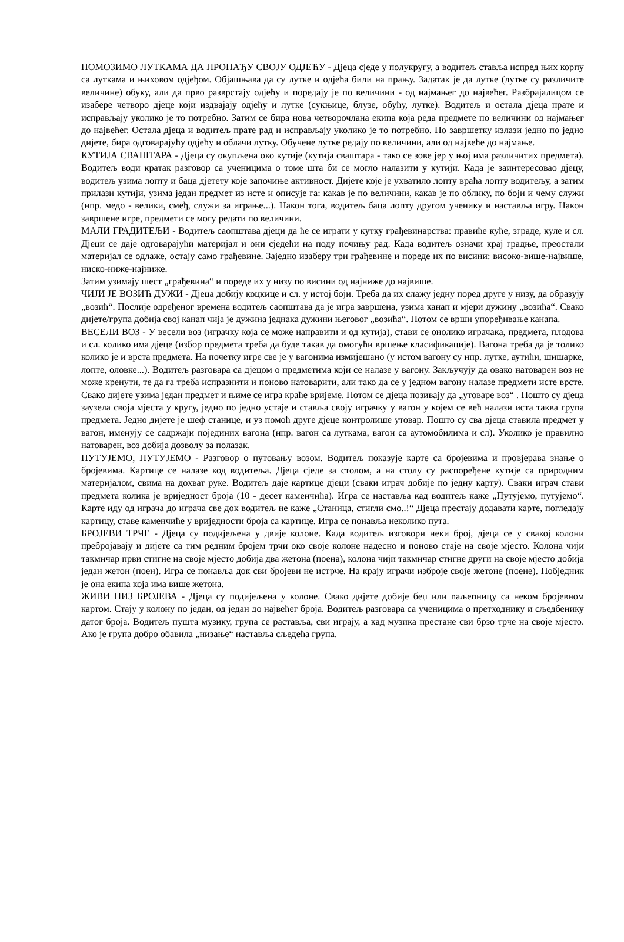ПОМОЗИМО ЛУТКАМА ДА ПРОНАЂУ СВОЈУ ОДЈЕЋУ - Дјеца сједе у полукругу, а водитељ ставља испред њих корпу са луткама и њиховом одјеђом. Објашњава да су лутке и одјећа били на прању. Задатак је да лутке (лутке су различите величине) обуку, али да прво разврстају одјећу и поредају је по величини - од најмањег до највећег. Разбрајалицом се изабере четворо дјеце који издвајају одјећу и лутке (сукњице, блузе, обућу, лутке). Водитељ и остала дјеца прате и исправљају уколико је то потребно. Затим се бира нова четворочлана екипа која реда предмете по величини од најмањег до највећег. Остала дјеца и водитељ прате рад и исправљају уколико је то потребно. По завршетку излази једно по једно дијете, бира одговарајућу одјећу и облачи лутку. Обучене лутке редају по величини, али од највеће до најмање.
КУТИЈА СВАШТАРА - Дјеца су окупљена око кутије (кутија сваштара - тако се зове јер у њој има различитих предмета). Водитељ води кратак разговор са ученицима о томе шта би се могло налазити у кутији. Када је заинтересовао дјецу, водитељ узима лопту и баца дјетету које започиње активност. Дијете које је ухватило лопту враћа лопту водитељу, а затим прилази кутији, узима један предмет из исте и описује га: какав је по величини, какав је по облику, по боји и чему служи (нпр. медо - велики, смеђ, служи за играње...). Након тога, водитељ баца лопту другом ученику и наставља игру. Након завршене игре, предмети се могу редати по величини.
МАЛИ ГРАДИТЕЉИ - Водитељ саопштава дјеци да ће се играти у кутку грађевинарства: правиће куће, зграде, куле и сл. Дјеци се даје одговарајући материјал и они сједећи на поду почињу рад. Када водитељ означи крај градње, преостали материјал се одлаже, остају само грађевине. Заједно изаберу три грађевине и пореде их по висини: високо-више-највише, ниско-ниже-најниже.
Затим узимају шест „грађевина“ и пореде их у низу по висини од најниже до највише.
ЧИЈИ ЈЕ ВОЗИЋ ДУЖИ - Дјеца добију коцкице и сл. у истој боји. Треба да их слажу једну поред друге у низу, да образују „возић“. Послије одређеног времена водитељ саопштава да је игра завршена, узима канап и мјери дужину „возића“. Свако дијете/група добија свој канап чија је дужина једнака дужини његовог „возића“. Потом се врши упоређивање канапа.
ВЕСЕЛИ ВОЗ - У весели воз (играчку која се може направити и од кутија), стави се онолико играчака, предмета, плодова и сл. колико има дјеце (избор предмета треба да буде такав да омогући вршење класификације). Вагона треба да је толико колико је и врста предмета. На почетку игре све је у вагонима измијешано (у истом вагону су нпр. лутке, аутићи, шишарке, лопте, оловке...). Водитељ разговара са дјецом о предметима који се налазе у вагону. Закључују да овако натоварен воз не може кренути, те да га треба испразнити и поново натоварити, али тако да се у једном вагону налазе предмети исте врсте. Свако дијете узима један предмет и њиме се игра краће вријеме. Потом се дјеца позивају да „утоваре воз“ . Пошто су дјеца заузела своја мјеста у кругу, једно по једно устаје и ставља своју играчку у вагон у којем се већ налази иста таква група предмета. Једно дијете је шеф станице, и уз помоћ друге дјеце контролише утовар. Пошто су сва дјеца ставила предмет у вагон, именују се садржаји појединих вагона (нпр. вагон са луткама, вагон са аутомобилима и сл). Уколико је правилно натоварен, воз добија дозволу за полазак.
ПУТУЈЕМО, ПУТУЈЕМО - Разговор о путовању возом. Водитељ показује карте са бројевима и провјерава знање о бројевима. Картице се налазе код водитеља. Дјеца сједе за столом, а на столу су распоређене кутије са природним материјалом, свима на дохват руке. Водитељ даје картице дјеци (сваки играч добије по једну карту). Сваки играч стави предмета колика је вриједност броја (10 - десет каменчића). Игра се наставља кад водитељ каже „Путујемо, путујемо“. Карте иду од играча до играча све док водитељ не каже „Станица, стигли смо..!“ Дјеца престају додавати карте, погледају картицу, ставе каменчиће у вриједности броја са картице. Игра се понавља неколико пута.
БРОЈЕВИ ТРЧЕ - Дјеца су подијељена у двије колоне. Када водитељ изговори неки број, дјеца се у свакој колони пребројавају и дијете са тим редним бројем трчи око своје колоне надесно и поново стаје на своје мјесто. Колона чији такмичар први стигне на своје мјесто добија два жетона (поена), колона чији такмичар стигне други на своје мјесто добија један жетон (поен). Игра се понавља док сви бројеви не истрче. На крају играчи изброје своје жетоне (поене). Побједник је она екипа која има више жетона.
ЖИВИ НИЗ БРОЈЕВА - Дјеца су подијељена у колоне. Свако дијете добије беџ или naљепницу са неком бројевном картом. Стају у колону по један, од један до највећег броја. Водитељ разговара са ученицима о претходнику и сљедбенику датог броја. Водитељ пушта музику, група се раставља, сви играју, а кад музика престане сви брзо трче на своје мјесто. Ако је група добро обавила „низање“ наставља сљедећа група.